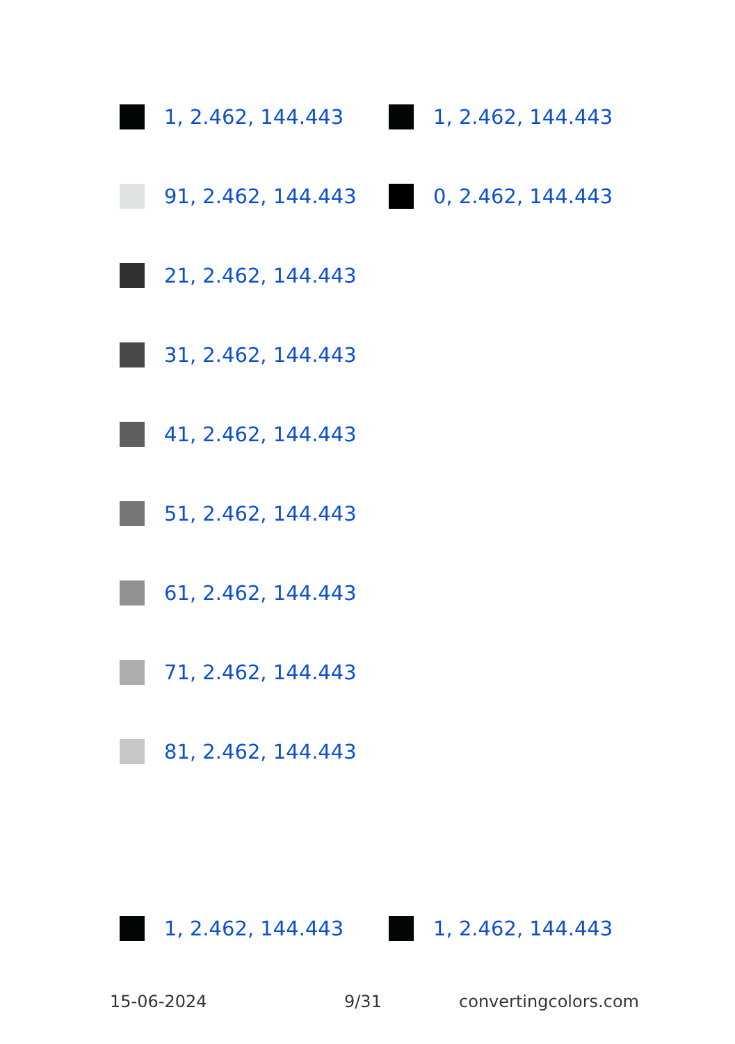1, 2.462, 144.443 1, 2.462, 144.443
91, 2.462, 144.443 0, 2.462, 144.443
21, 2.462, 144.443
31, 2.462, 144.443
41, 2.462, 144.443
51, 2.462, 144.443
61, 2.462, 144.443
71, 2.462, 144.443
81, 2.462, 144.443
1, 2.462, 144.443 1, 2.462, 144.443
15-06-2024 9/31 convertingcolors.com